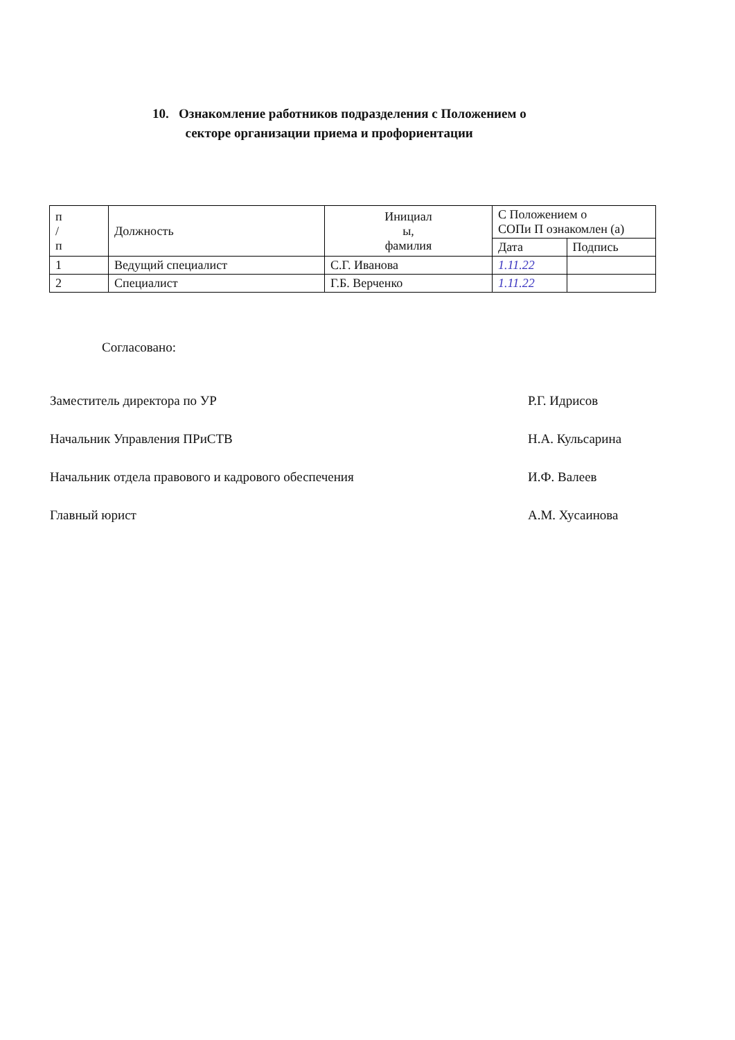10. Ознакомление работников подразделения с Положением о
секторе организации приема и профориентации
| п / п | Должность | Инициал ы, фамилия | С Положением о СОПи П ознакомлен (а) | |
| --- | --- | --- | --- | --- |
| | | | Дата | Подпись |
| 1 | Ведущий специалист | С.Г. Иванова | 1.11.22 | |
| 2 | Специалист | Г.Б. Верченко | 1.11.22 | |
Согласовано:
Заместитель директора по УР Р.Г. Идрисов
Начальник Управления ПРиСТВ Н.А. Кульсарина
Начальник отдела правового и кадрового обеспечения И.Ф. Валеев
Главный юрист А.М. Хусаинова